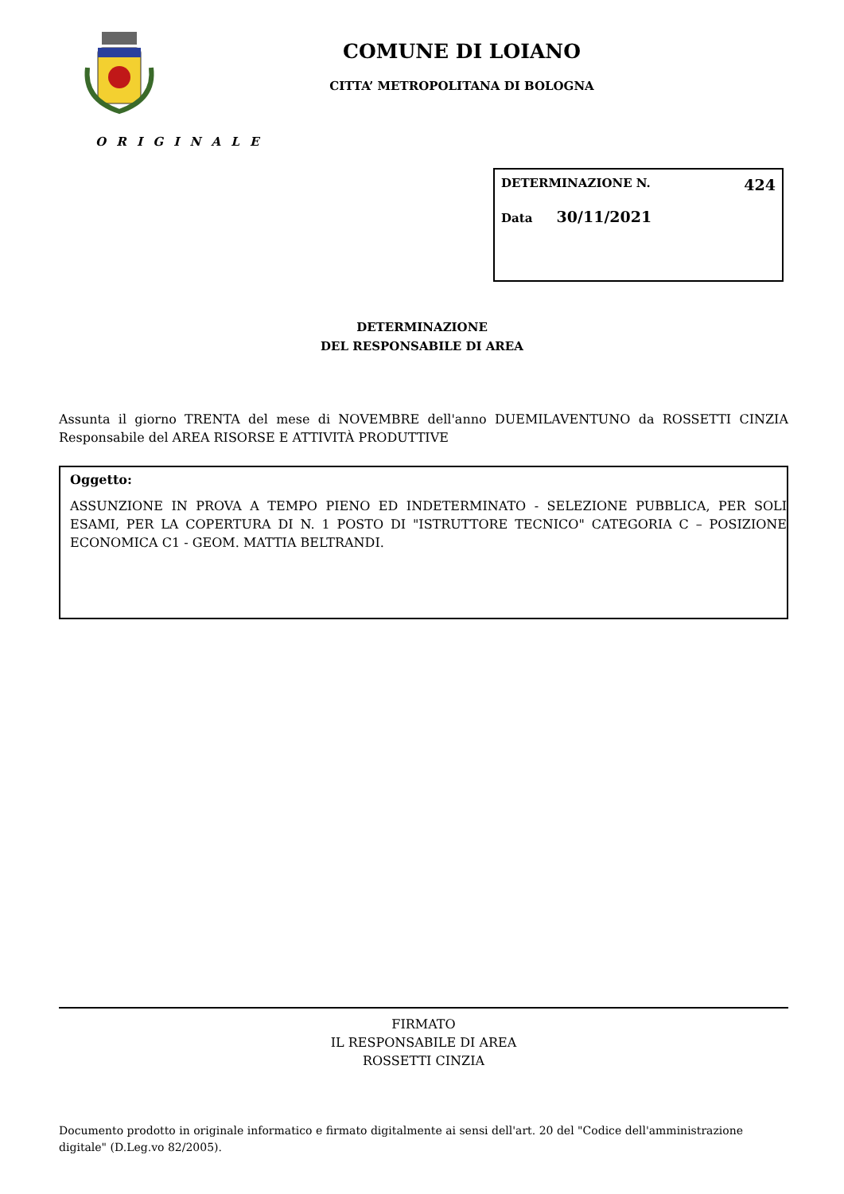COMUNE DI LOIANO
CITTA’ METROPOLITANA DI BOLOGNA
O R I G I N A L E
DETERMINAZIONE N. 424
Data 30/11/2021
DETERMINAZIONE
DEL RESPONSABILE DI AREA
Assunta il giorno TRENTA del mese di NOVEMBRE dell'anno DUEMILAVENTUNO da ROSSETTI CINZIA Responsabile del AREA RISORSE E ATTIVITÀ PRODUTTIVE
Oggetto:
ASSUNZIONE IN PROVA A TEMPO PIENO ED INDETERMINATO - SELEZIONE PUBBLICA, PER SOLI ESAMI, PER LA COPERTURA DI N. 1 POSTO DI "ISTRUTTORE TECNICO" CATEGORIA C – POSIZIONE ECONOMICA C1 - GEOM. MATTIA BELTRANDI.
FIRMATO
IL RESPONSABILE DI AREA
ROSSETTI CINZIA
Documento prodotto in originale informatico e firmato digitalmente ai sensi dell'art. 20 del "Codice dell'amministrazione digitale" (D.Leg.vo 82/2005).